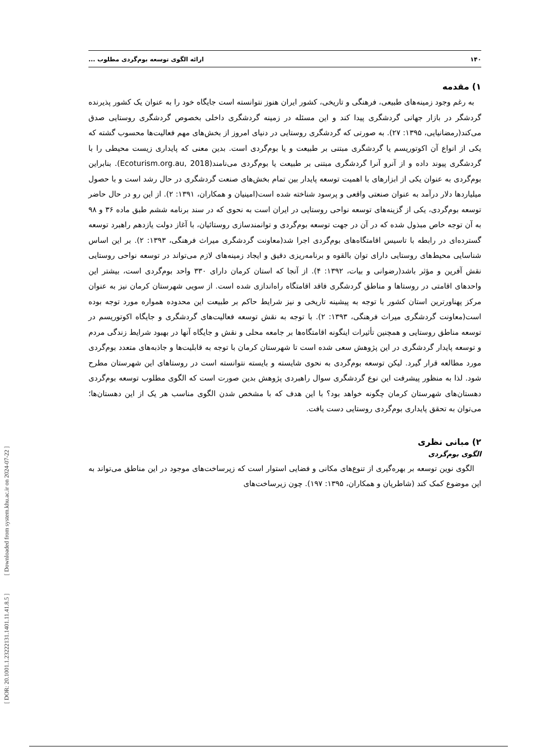[ DOR: 20.1001.1.23222131.1401.11.41.8.5 ] [ Downloaded from system.khu.ac.ir on 2024-07-22 ]
۱۴۰ ارائه الگوی توسعه بوم‌گردی مطلوب ...
۱) مقدمه
به رغم وجود زمینه‌های طبیعی، فرهنگی و تاریخی، کشور ایران هنوز نتوانسته است جایگاه خود را به عنوان یک کشور پذیرنده گردشگر در بازار جهانی گردشگری پیدا کند و این مسئله در زمینه گردشگری داخلی بخصوص گردشگری روستایی صدق می‌کند(رمضانیایی، ۱۳۹۵: ۲۷). به صورتی که گردشگری روستایی در دنیای امروز از بخش‌های مهم فعالیت‌ها محسوب گشته که یکی از انواع آن اکوتوریسم یا گردشگری مبتنی بر طبیعت و یا بوم‌گردی است. بدین معنی که پایداری زیست محیطی را با گردشگری پیوند داده و از آنرو آنرا گردشگری مبتنی بر طبیعت یا بوم‌گردی می‌نامند(Ecoturism.org.au, 2018). بنابراین بوم‌گردی به عنوان یکی از ابزارهای با اهمیت توسعه پایدار بین تمام بخش‌های صنعت گردشگری در حال رشد است و با حصول میلیاردها دلار درآمد به عنوان صنعتی واقعی و پرسود شناخته شده است(امینیان و همکاران، ۱۳۹۱: ۲). از این رو در حال حاضر توسعه بوم‌گردی، یکی از گزینه‌های توسعه نواحی روستایی در ایران است به نحوی که در سند برنامه ششم طبق ماده ۳۶ و ۹۸ به آن توجه خاص مبذول شده که در آن در جهت توسعه بوم‌گردی و توانمندسازی روستائیان، با آغاز دولت یازدهم راهبرد توسعه گسترده‌ای در رابطه با تاسیس اقامتگاه‌های بوم‌گردی اجرا شد(معاونت گردشگری میراث فرهنگی، ۱۳۹۳: ۲). بر این اساس شناسایی محیط‌های روستایی دارای توان بالقوه و برنامه‌ریزی دقیق و ایجاد زمینه‌های لازم می‌تواند در توسعه نواحی روستایی نقش آفرین و مؤثر باشد(رضوانی و بیات، ۱۳۹۲: ۴). از آنجا که استان کرمان دارای ۳۳۰ واحد بوم‌گردی است، بیشتر این واحدهای اقامتی در روستاها و مناطق گردشگری فاقد اقامتگاه راه‌اندازی شده است. از سویی شهرستان کرمان نیز به عنوان مرکز پهناورترین استان کشور با توجه به پیشینه تاریخی و نیز شرایط حاکم بر طبیعت این محدوده همواره مورد توجه بوده است(معاونت گردشگری میراث فرهنگی، ۱۳۹۳: ۲). با توجه به نقش توسعه فعالیت‌های گردشگری و جایگاه اکوتوریسم در توسعه مناطق روستایی و همچنین تأثیرات اینگونه اقامتگاه‌ها بر جامعه محلی و نقش و جایگاه آنها در بهبود شرایط زندگی مردم و توسعه پایدار گردشگری در این پژوهش سعی شده است تا شهرستان کرمان با توجه به قابلیت‌ها و جاذبه‌های متعدد بوم‌گردی مورد مطالعه قرار گیرد. لیکن توسعه بوم‌گردی به نحوی شایسته و بایسته نتوانسته است در روستاهای این شهرستان مطرح شود. لذا به منظور پیشرفت این نوع گردشگری سوال راهبردی پژوهش بدین صورت است که الگوی مطلوب توسعه بوم‌گردی دهستان‌های شهرستان کرمان چگونه خواهد بود؟ با این هدف که با مشخص شدن الگوی مناسب هر یک از این دهستان‌ها؛ می‌توان به تحقق پایداری بوم‌گردی روستایی دست یافت.
۲) مبانی نظری
الگوی بوم‌گردی
الگوی نوین توسعه بر بهره‌گیری از تنوع‌های مکانی و فضایی استوار است که زیرساخت‌های موجود در این مناطق می‌تواند به این موضوع کمک کند (شاطریان و همکاران، ۱۳۹۵: ۱۹۷). چون زیرساخت‌های